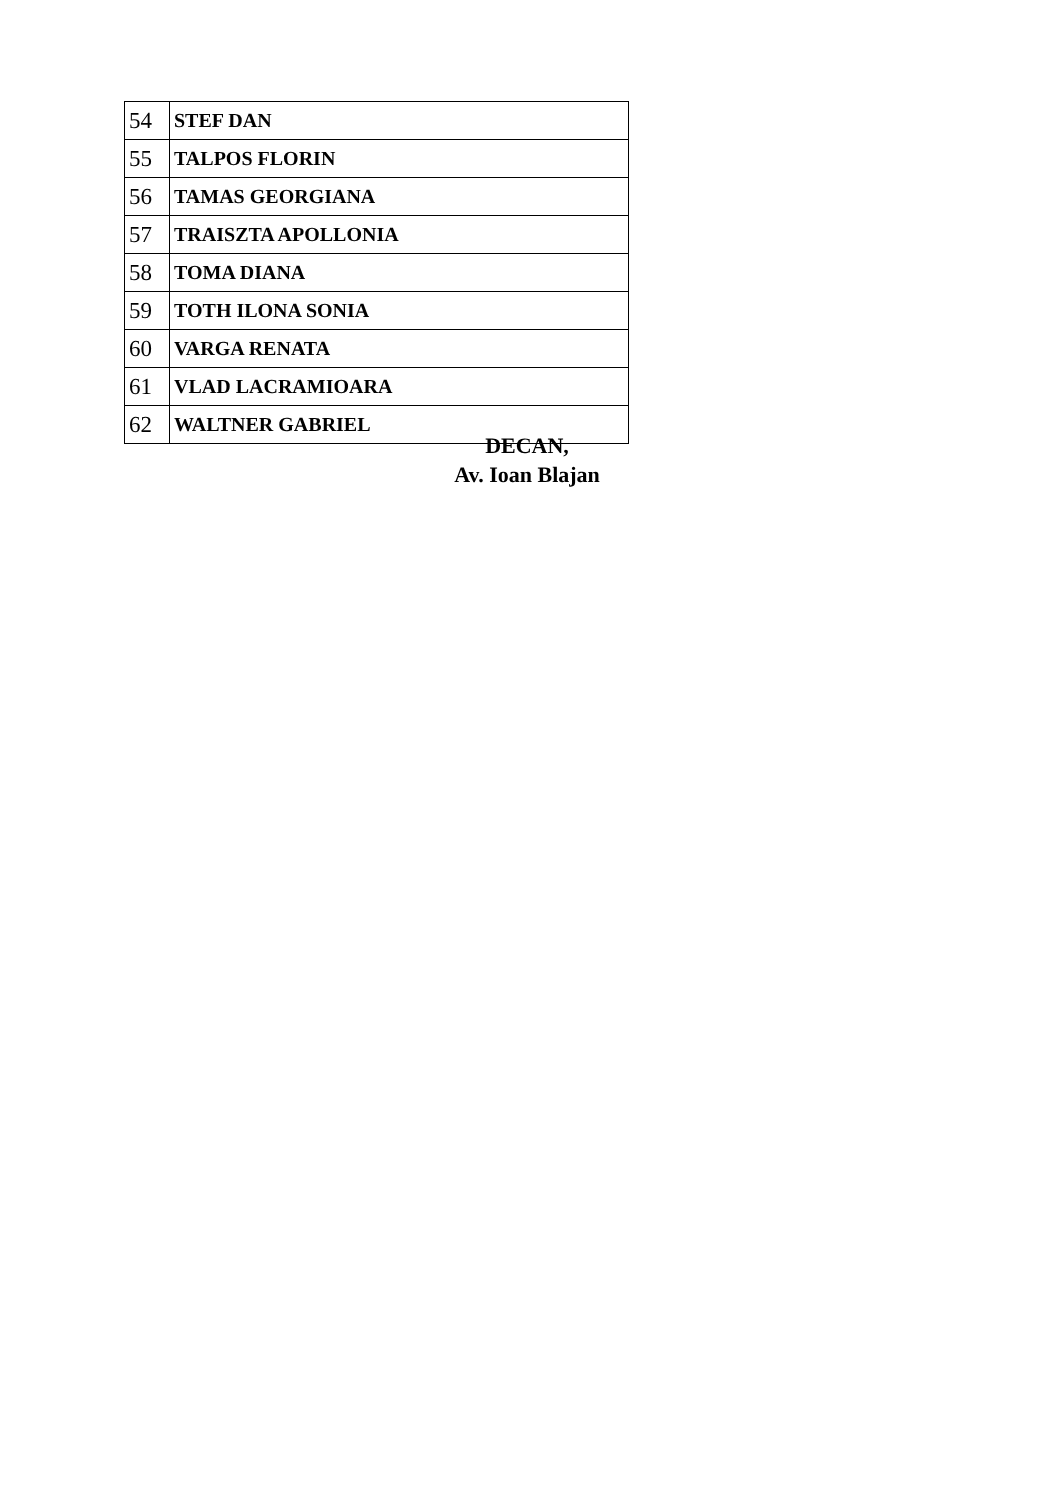| 54 | STEF DAN |
| 55 | TALPOS FLORIN |
| 56 | TAMAS GEORGIANA |
| 57 | TRAISZTA APOLLONIA |
| 58 | TOMA DIANA |
| 59 | TOTH ILONA SONIA |
| 60 | VARGA RENATA |
| 61 | VLAD LACRAMIOARA |
| 62 | WALTNER GABRIEL |
DECAN,
Av. Ioan Blajan